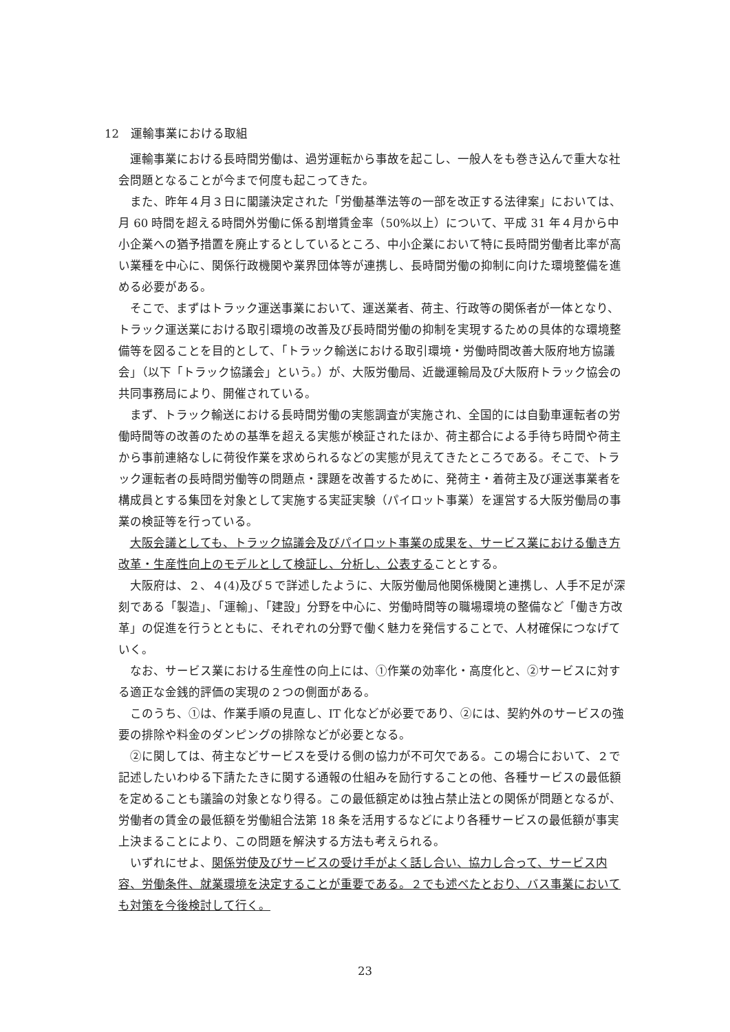12　運輸事業における取組
運輸事業における長時間労働は、過労運転から事故を起こし、一般人をも巻き込んで重大な社会問題となることが今まで何度も起こってきた。
また、昨年４月３日に閣議決定された「労働基準法等の一部を改正する法律案」においては、月 60 時間を超える時間外労働に係る割増賃金率（50%以上）について、平成 31 年４月から中小企業への猶予措置を廃止するとしているところ、中小企業において特に長時間労働者比率が高い業種を中心に、関係行政機関や業界団体等が連携し、長時間労働の抑制に向けた環境整備を進める必要がある。
そこで、まずはトラック運送事業において、運送業者、荷主、行政等の関係者が一体となり、トラック運送業における取引環境の改善及び長時間労働の抑制を実現するための具体的な環境整備等を図ることを目的として、「トラック輸送における取引環境・労働時間改善大阪府地方協議会」（以下「トラック協議会」という。）が、大阪労働局、近畿運輸局及び大阪府トラック協会の共同事務局により、開催されている。
まず、トラック輸送における長時間労働の実態調査が実施され、全国的には自動車運転者の労働時間等の改善のための基準を超える実態が検証されたほか、荷主都合による手待ち時間や荷主から事前連絡なしに荷役作業を求められるなどの実態が見えてきたところである。そこで、トラック運転者の長時間労働等の問題点・課題を改善するために、発荷主・着荷主及び運送事業者を構成員とする集団を対象として実施する実証実験（パイロット事業）を運営する大阪労働局の事業の検証等を行っている。
大阪会議としても、トラック協議会及びパイロット事業の成果を、サービス業における働き方改革・生産性向上のモデルとして検証し、分析し、公表することとする。
大阪府は、２、４(4)及び５で詳述したように、大阪労働局他関係機関と連携し、人手不足が深刻である「製造」、「運輸」、「建設」分野を中心に、労働時間等の職場環境の整備など「働き方改革」の促進を行うとともに、それぞれの分野で働く魅力を発信することで、人材確保につなげていく。
なお、サービス業における生産性の向上には、①作業の効率化・高度化と、②サービスに対する適正な金銭的評価の実現の２つの側面がある。
このうち、①は、作業手順の見直し、IT 化などが必要であり、②には、契約外のサービスの強要の排除や料金のダンピングの排除などが必要となる。
②に関しては、荷主などサービスを受ける側の協力が不可欠である。この場合において、２で記述したいわゆる下請たたきに関する通報の仕組みを励行することの他、各種サービスの最低額を定めることも議論の対象となり得る。この最低額定めは独占禁止法との関係が問題となるが、労働者の賃金の最低額を労働組合法第 18 条を活用するなどにより各種サービスの最低額が事実上決まることにより、この問題を解決する方法も考えられる。
いずれにせよ、関係労使及びサービスの受け手がよく話し合い、協力し合って、サービス内容、労働条件、就業環境を決定することが重要である。２でも述べたとおり、バス事業においても対策を今後検討して行く。
23